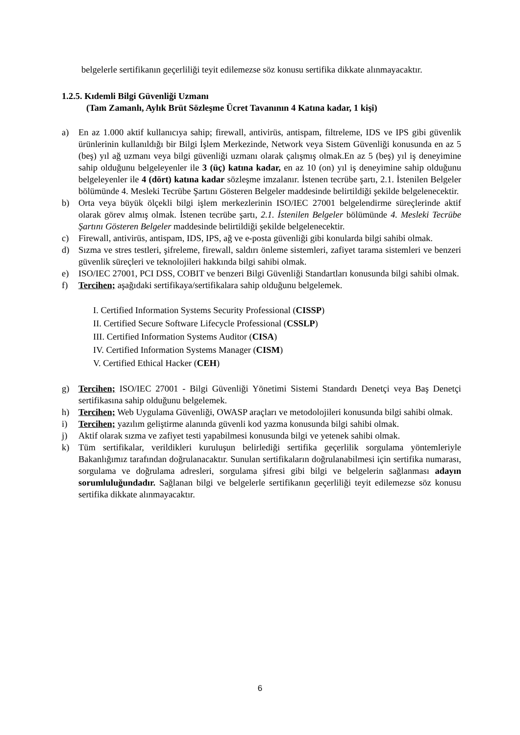belgelerle sertifikanın geçerliliği teyit edilemezse söz konusu sertifika dikkate alınmayacaktır.
1.2.5. Kıdemli Bilgi Güvenliği Uzmanı
(Tam Zamanlı, Aylık Brüt Sözleşme Ücret Tavanının 4 Katına kadar, 1 kişi)
a) En az 1.000 aktif kullanıcıya sahip; firewall, antivirüs, antispam, filtreleme, IDS ve IPS gibi güvenlik ürünlerinin kullanıldığı bir Bilgi İşlem Merkezinde, Network veya Sistem Güvenliği konusunda en az 5 (beş) yıl ağ uzmanı veya bilgi güvenliği uzmanı olarak çalışmış olmak.En az 5 (beş) yıl iş deneyimine sahip olduğunu belgeleyenler ile 3 (üç) katına kadar, en az 10 (on) yıl iş deneyimine sahip olduğunu belgeleyenler ile 4 (dört) katına kadar sözleşme imzalanır. İstenen tecrübe şartı, 2.1. İstenilen Belgeler bölümünde 4. Mesleki Tecrübe Şartını Gösteren Belgeler maddesinde belirtildiği şekilde belgelenecektir.
b) Orta veya büyük ölçekli bilgi işlem merkezlerinin ISO/IEC 27001 belgelendirme süreçlerinde aktif olarak görev almış olmak. İstenen tecrübe şartı, 2.1. İstenilen Belgeler bölümünde 4. Mesleki Tecrübe Şartını Gösteren Belgeler maddesinde belirtildiği şekilde belgelenecektir.
c) Firewall, antivirüs, antispam, IDS, IPS, ağ ve e-posta güvenliği gibi konularda bilgi sahibi olmak.
d) Sızma ve stres testleri, şifreleme, firewall, saldırı önleme sistemleri, zafiyet tarama sistemleri ve benzeri güvenlik süreçleri ve teknolojileri hakkında bilgi sahibi olmak.
e) ISO/IEC 27001, PCI DSS, COBIT ve benzeri Bilgi Güvenliği Standartları konusunda bilgi sahibi olmak.
f) Tercihen; aşağıdaki sertifikaya/sertifikalara sahip olduğunu belgelemek.
I. Certified Information Systems Security Professional (CISSP)
II. Certified Secure Software Lifecycle Professional (CSSLP)
III. Certified Information Systems Auditor (CISA)
IV. Certified Information Systems Manager (CISM)
V. Certified Ethical Hacker (CEH)
g) Tercihen; ISO/IEC 27001 - Bilgi Güvenliği Yönetimi Sistemi Standardı Denetçi veya Baş Denetçi sertifikasına sahip olduğunu belgelemek.
h) Tercihen; Web Uygulama Güvenliği, OWASP araçları ve metodolojileri konusunda bilgi sahibi olmak.
i) Tercihen; yazılım geliştirme alanında güvenli kod yazma konusunda bilgi sahibi olmak.
j) Aktif olarak sızma ve zafiyet testi yapabilmesi konusunda bilgi ve yetenek sahibi olmak.
k) Tüm sertifikalar, verildikleri kuruluşun belirlediği sertifika geçerlilik sorgulama yöntemleriyle Bakanlığımız tarafından doğrulanacaktır. Sunulan sertifikaların doğrulanabilmesi için sertifika numarası, sorgulama ve doğrulama adresleri, sorgulama şifresi gibi bilgi ve belgelerin sağlanması adayın sorumluluğundadır. Sağlanan bilgi ve belgelerle sertifikanın geçerliliği teyit edilemezse söz konusu sertifika dikkate alınmayacaktır.
6